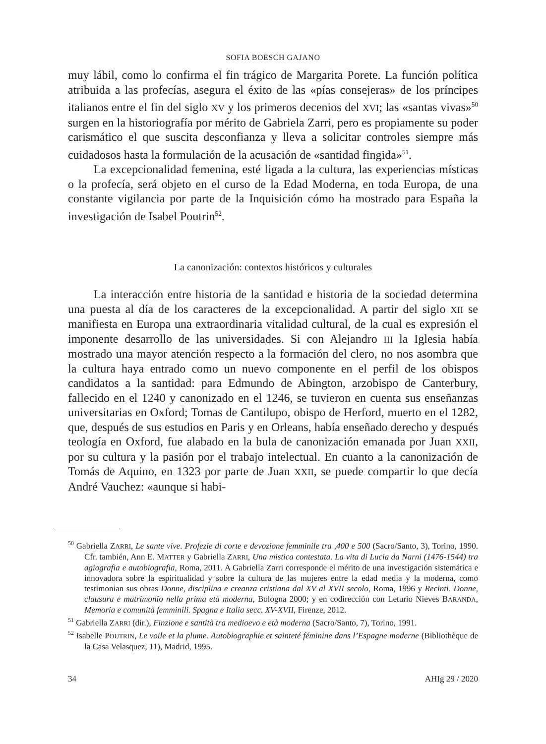SOFIA BOESCH GAJANO
muy lábil, como lo confirma el fin trágico de Margarita Porete. La función política atribuida a las profecías, asegura el éxito de las «pías consejeras» de los príncipes italianos entre el fin del siglo XV y los primeros decenios del XVI; las «santas vivas»<sup>50</sup> surgen en la historiografía por mérito de Gabriela Zarri, pero es propiamente su poder carismático el que suscita desconfianza y lleva a solicitar controles siempre más cuidadosos hasta la formulación de la acusación de «santidad fingida»<sup>51</sup>.
La excepcionalidad femenina, esté ligada a la cultura, las experiencias místicas o la profecía, será objeto en el curso de la Edad Moderna, en toda Europa, de una constante vigilancia por parte de la Inquisición cómo ha mostrado para España la investigación de Isabel Poutrin<sup>52</sup>.
La canonización: contextos históricos y culturales
La interacción entre historia de la santidad e historia de la sociedad determina una puesta al día de los caracteres de la excepcionalidad. A partir del siglo XII se manifiesta en Europa una extraordinaria vitalidad cultural, de la cual es expresión el imponente desarrollo de las universidades. Si con Alejandro III la Iglesia había mostrado una mayor atención respecto a la formación del clero, no nos asombra que la cultura haya entrado como un nuevo componente en el perfil de los obispos candidatos a la santidad: para Edmundo de Abington, arzobispo de Canterbury, fallecido en el 1240 y canonizado en el 1246, se tuvieron en cuenta sus enseñanzas universitarias en Oxford; Tomas de Cantilupo, obispo de Herford, muerto en el 1282, que, después de sus estudios en Paris y en Orleans, había enseñado derecho y después teología en Oxford, fue alabado en la bula de canonización emanada por Juan XXII, por su cultura y la pasión por el trabajo intelectual. En cuanto a la canonización de Tomás de Aquino, en 1323 por parte de Juan XXII, se puede compartir lo que decía André Vauchez: «aunque si habi-
<sup>50</sup> Gabriella ZARRI, Le sante vive. Profezie di corte e devozione femminile tra ,400 e 500 (Sacro/Santo, 3), Torino, 1990. Cfr. también, Ann E. MATTER y Gabriella ZARRI, Una mistica contestata. La vita di Lucia da Narni (1476-1544) tra agiografia e autobiografia, Roma, 2011. A Gabriella Zarri corresponde el mérito de una investigación sistemática e innovadora sobre la espiritualidad y sobre la cultura de las mujeres entre la edad media y la moderna, como testimonian sus obras Donne, disciplina e creanza cristiana dal XV al XVII secolo, Roma, 1996 y Recinti. Donne, clausura e matrimonio nella prima età moderna, Bologna 2000; y en codirección con Leturio Nieves BARANDA, Memoria e comunità femminili. Spagna e Italia secc. XV-XVII, Firenze, 2012.
<sup>51</sup> Gabriella ZARRI (dir.), Finzione e santità tra medioevo e età moderna (Sacro/Santo, 7), Torino, 1991.
<sup>52</sup> Isabelle POUTRIN, Le voile et la plume. Autobiographie et sainteté féminine dans l’Espagne moderne (Bibliothèque de la Casa Velasquez, 11), Madrid, 1995.
34 AHIg 29 / 2020